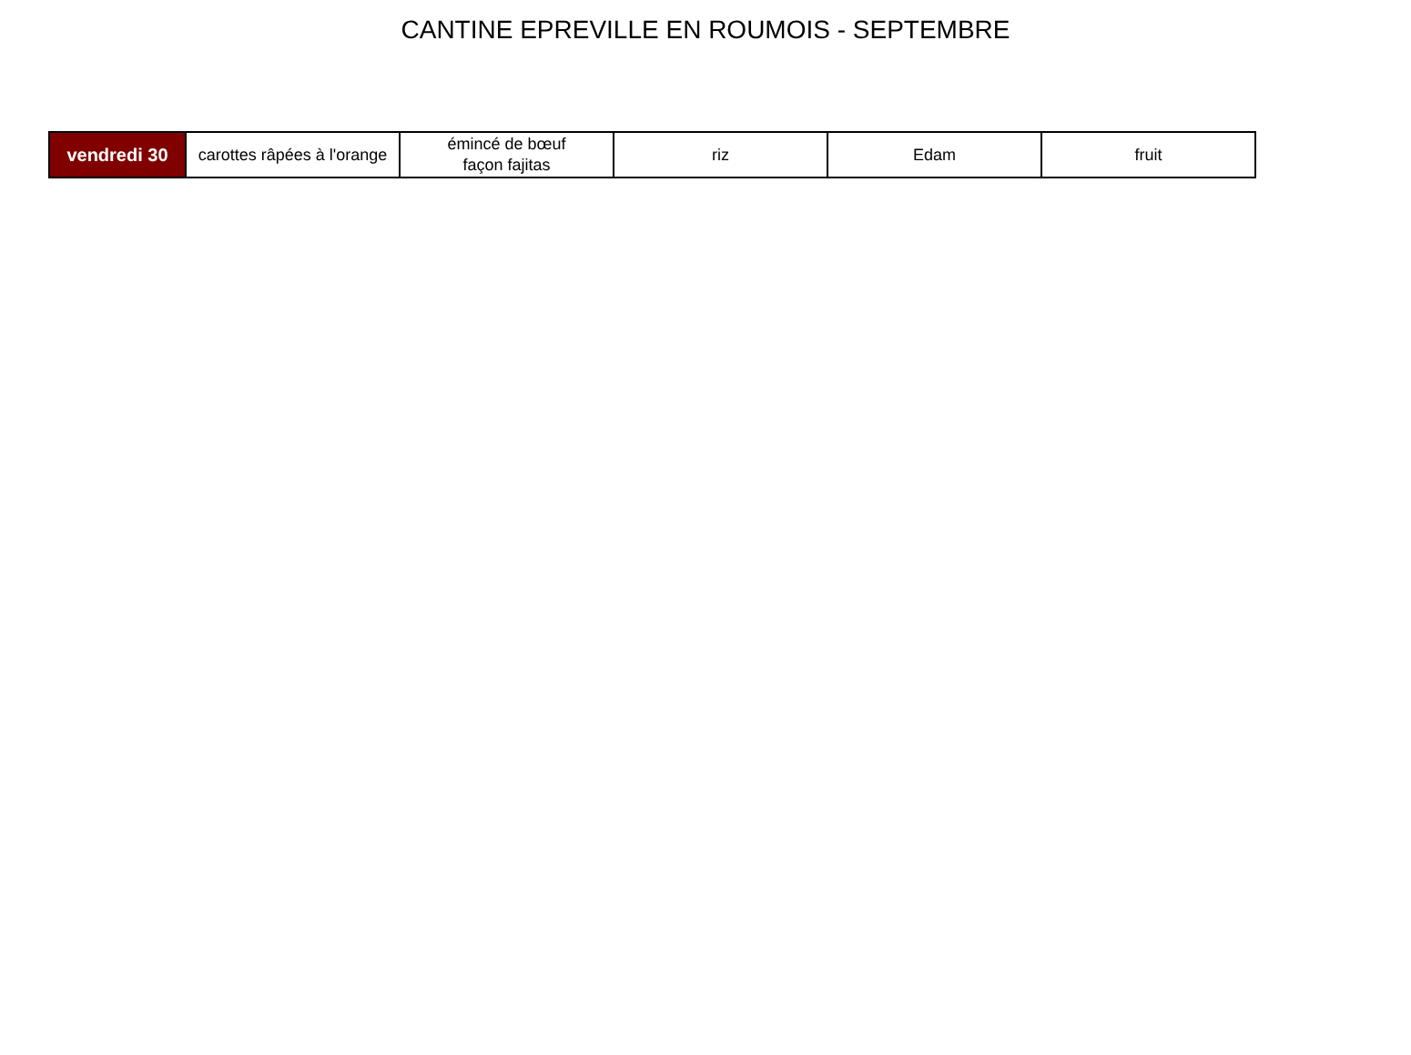CANTINE EPREVILLE EN ROUMOIS - SEPTEMBRE
| vendredi 30 | carottes râpées à l'orange | émincé de bœuf façon fajitas | riz | Edam | fruit |